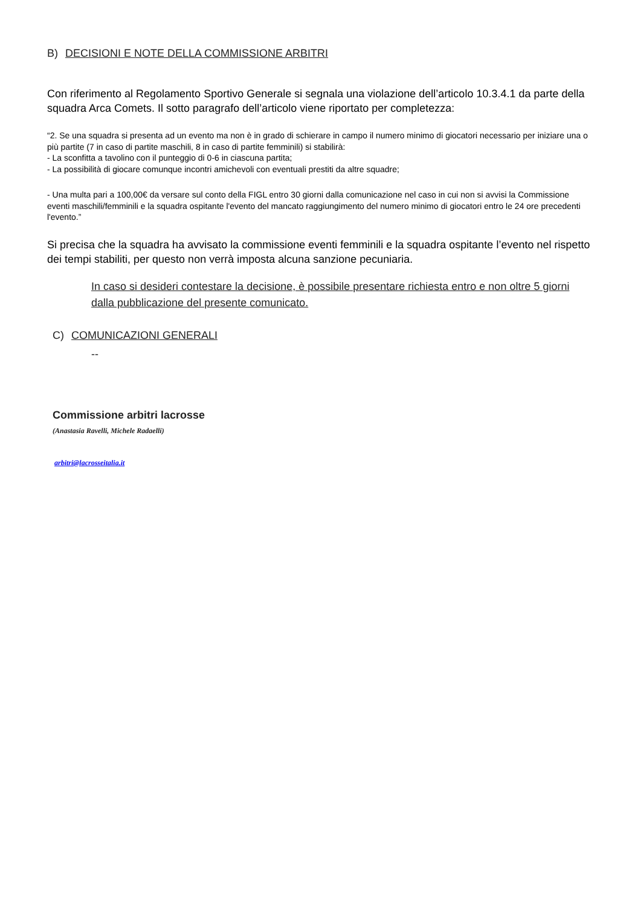B) DECISIONI E NOTE DELLA COMMISSIONE ARBITRI
Con riferimento al Regolamento Sportivo Generale si segnala una violazione dell’articolo 10.3.4.1 da parte della squadra Arca Comets. Il sotto paragrafo dell’articolo viene riportato per completezza:
“2. Se una squadra si presenta ad un evento ma non è in grado di schierare in campo il numero minimo di giocatori necessario per iniziare una o più partite (7 in caso di partite maschili, 8 in caso di partite femminili) si stabilirà:
- La sconfitta a tavolino con il punteggio di 0-6 in ciascuna partita;
- La possibilità di giocare comunque incontri amichevoli con eventuali prestiti da altre squadre;
- Una multa pari a 100,00€ da versare sul conto della FIGL entro 30 giorni dalla comunicazione nel caso in cui non si avvisi la Commissione eventi maschili/femminili e la squadra ospitante l'evento del mancato raggiungimento del numero minimo di giocatori entro le 24 ore precedenti l'evento.”
Si precisa che la squadra ha avvisato la commissione eventi femminili e la squadra ospitante l’evento nel rispetto dei tempi stabiliti, per questo non verrà imposta alcuna sanzione pecuniaria.
In caso si desideri contestare la decisione, è possibile presentare richiesta entro e non oltre 5 giorni dalla pubblicazione del presente comunicato.
C) COMUNICAZIONI GENERALI
--
Commissione arbitri lacrosse
(Anastasia Ravelli, Michele Radaelli)
arbitri@lacrosseitalia.it